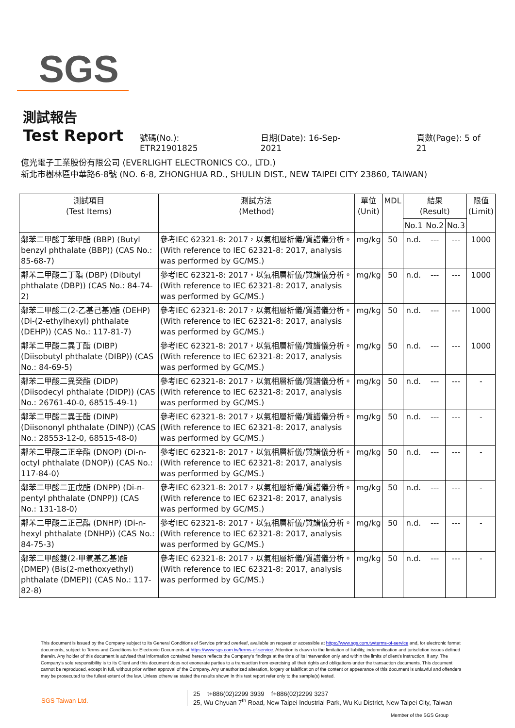SGS
測試報告
Test Report
號碼(No.): ETR21901825 日期(Date): 16-Sep-2021 頁數(Page): 5 of 21
億光電子工業股份有限公司 (EVERLIGHT ELECTRONICS CO., LTD.)
新北市樹林區中華路6-8號 (NO. 6-8, ZHONGHUA RD., SHULIN DIST., NEW TAIPEI CITY 23860, TAIWAN)
| 測試項目 (Test Items) | 測試方法 (Method) | 單位 (Unit) | MDL | 結果 (Result) | | | 限值 (Limit) |
| --- | --- | --- | --- | --- | --- | --- | --- |
| | | | | No.1 | No.2 | No.3 | |
| 鄰苯二甲酸丁苯甲酯 (BBP) (Butyl benzyl phthalate (BBP)) (CAS No.: 85-68-7) | 參考IEC 62321-8: 2017，以氣相層析儀/質譜儀分析。(With reference to IEC 62321-8: 2017, analysis was performed by GC/MS.) | mg/kg | 50 | n.d. | --- | --- | 1000 |
| 鄰苯二甲酸二丁酯 (DBP) (Dibutyl phthalate (DBP)) (CAS No.: 84-74-2) | 參考IEC 62321-8: 2017，以氣相層析儀/質譜儀分析。(With reference to IEC 62321-8: 2017, analysis was performed by GC/MS.) | mg/kg | 50 | n.d. | --- | --- | 1000 |
| 鄰苯二甲酸二(2-乙基己基)酯 (DEHP) (Di-(2-ethylhexyl) phthalate (DEHP)) (CAS No.: 117-81-7) | 參考IEC 62321-8: 2017，以氣相層析儀/質譜儀分析。(With reference to IEC 62321-8: 2017, analysis was performed by GC/MS.) | mg/kg | 50 | n.d. | --- | --- | 1000 |
| 鄰苯二甲酸二異丁酯 (DIBP) (Diisobutyl phthalate (DIBP)) (CAS No.: 84-69-5) | 參考IEC 62321-8: 2017，以氣相層析儀/質譜儀分析。(With reference to IEC 62321-8: 2017, analysis was performed by GC/MS.) | mg/kg | 50 | n.d. | --- | --- | 1000 |
| 鄰苯二甲酸二異癸酯 (DIDP) (Diisodecyl phthalate (DIDP)) (CAS No.: 26761-40-0, 68515-49-1) | 參考IEC 62321-8: 2017，以氣相層析儀/質譜儀分析。(With reference to IEC 62321-8: 2017, analysis was performed by GC/MS.) | mg/kg | 50 | n.d. | --- | --- | - |
| 鄰苯二甲酸二異壬酯 (DINP) (Diisononyl phthalate (DINP)) (CAS No.: 28553-12-0, 68515-48-0) | 參考IEC 62321-8: 2017，以氣相層析儀/質譜儀分析。(With reference to IEC 62321-8: 2017, analysis was performed by GC/MS.) | mg/kg | 50 | n.d. | --- | --- | - |
| 鄰苯二甲酸二正辛酯 (DNOP) (Di-n-octyl phthalate (DNOP)) (CAS No.: 117-84-0) | 參考IEC 62321-8: 2017，以氣相層析儀/質譜儀分析。(With reference to IEC 62321-8: 2017, analysis was performed by GC/MS.) | mg/kg | 50 | n.d. | --- | --- | - |
| 鄰苯二甲酸二正戊酯 (DNPP) (Di-n-pentyl phthalate (DNPP)) (CAS No.: 131-18-0) | 參考IEC 62321-8: 2017，以氣相層析儀/質譜儀分析。(With reference to IEC 62321-8: 2017, analysis was performed by GC/MS.) | mg/kg | 50 | n.d. | --- | --- | - |
| 鄰苯二甲酸二正己酯 (DNHP) (Di-n-hexyl phthalate (DNHP)) (CAS No.: 84-75-3) | 參考IEC 62321-8: 2017，以氣相層析儀/質譜儀分析。(With reference to IEC 62321-8: 2017, analysis was performed by GC/MS.) | mg/kg | 50 | n.d. | --- | --- | - |
| 鄰苯二甲酸雙(2-甲氧基乙基)酯 (DMEP) (Bis(2-methoxyethyl) phthalate (DMEP)) (CAS No.: 117-82-8) | 參考IEC 62321-8: 2017，以氣相層析儀/質譜儀分析。(With reference to IEC 62321-8: 2017, analysis was performed by GC/MS.) | mg/kg | 50 | n.d. | --- | --- | - |
This document is issued by the Company subject to its General Conditions of Service printed overleaf, available on request or accessible at https://www.sgs.com.tw/terms-of-service and, for electronic format documents, subject to Terms and Conditions for Electronic Documents at https://www.sgs.com.tw/terms-of-service. Attention is drawn to the limitation of liability, indemnification and jurisdiction issues defined therein. Any holder of this document is advised that information contained hereon reflects the Company's findings at the time of its intervention only and within the limits of client's instruction, if any. The Company's sole responsibility is to its Client and this document does not exonerate parties to a transaction from exercising all their rights and obligations under the transaction documents. This document cannot be reproduced, except in full, without prior written approval of the Company. Any unauthorized alteration, forgery or falsification of the content or appearance of this document is unlawful and offenders may be prosecuted to the fullest extent of the law. Unless otherwise stated the results shown in this test report refer only to the sample(s) tested.
SGS Taiwan Ltd. 25 t+886(02)2299 3939 f+886(02)2299 3237
25, Wu Chyuan 7<sup>th</sup> Road, New Taipei Industrial Park, Wu Ku District, New Taipei City, Taiwan
Member of the SGS Group